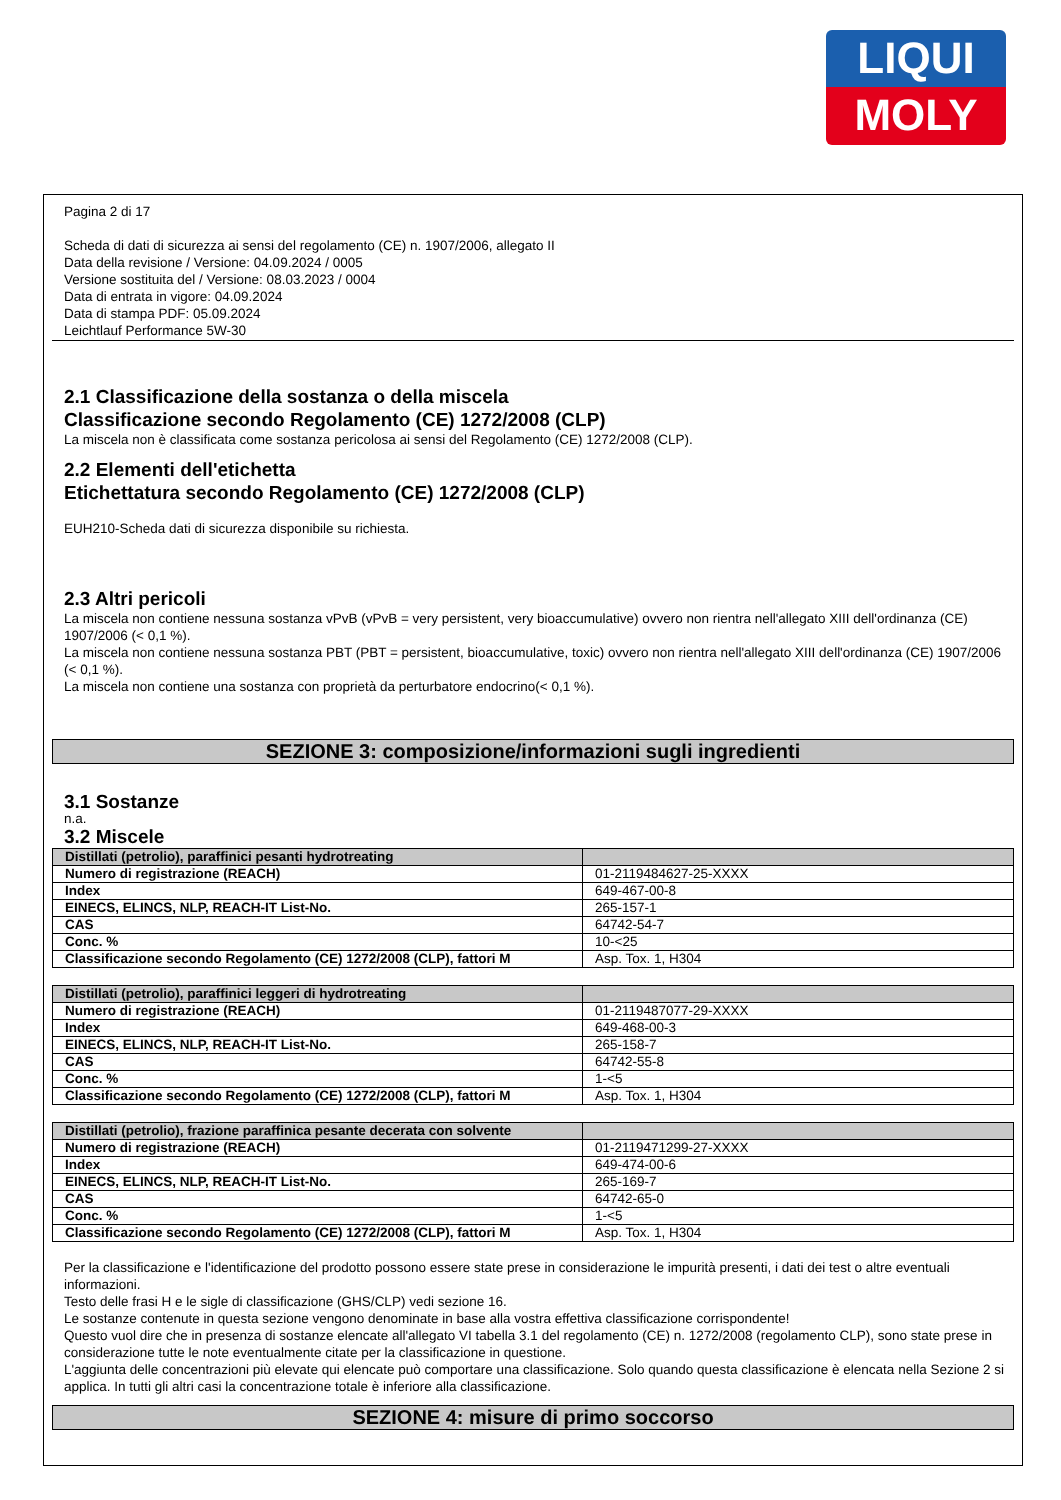LIQUI
MOLY
Pagina 2 di 17
Scheda di dati di sicurezza ai sensi del regolamento (CE) n. 1907/2006, allegato II
Data della revisione / Versione: 04.09.2024 / 0005
Versione sostituita del / Versione: 08.03.2023 / 0004
Data di entrata in vigore: 04.09.2024
Data di stampa PDF: 05.09.2024
Leichtlauf Performance 5W-30
2.1 Classificazione della sostanza o della miscela
Classificazione secondo Regolamento (CE) 1272/2008 (CLP)
La miscela non è classificata come sostanza pericolosa ai sensi del Regolamento (CE) 1272/2008 (CLP).
2.2 Elementi dell'etichetta
Etichettatura secondo Regolamento (CE) 1272/2008 (CLP)
EUH210-Scheda dati di sicurezza disponibile su richiesta.
2.3 Altri pericoli
La miscela non contiene nessuna sostanza vPvB (vPvB = very persistent, very bioaccumulative) ovvero non rientra nell'allegato XIII dell'ordinanza (CE) 1907/2006 (< 0,1 %).
La miscela non contiene nessuna sostanza PBT (PBT = persistent, bioaccumulative, toxic) ovvero non rientra nell'allegato XIII dell'ordinanza (CE) 1907/2006 (< 0,1 %).
La miscela non contiene una sostanza con proprietà da perturbatore endocrino(< 0,1 %).
SEZIONE 3: composizione/informazioni sugli ingredienti
3.1 Sostanze
n.a.
3.2 Miscele
| Distillati (petrolio), paraffinici pesanti hydrotreating | |
| Numero di registrazione (REACH) | 01-2119484627-25-XXXX |
| Index | 649-467-00-8 |
| EINECS, ELINCS, NLP, REACH-IT List-No. | 265-157-1 |
| CAS | 64742-54-7 |
| Conc. % | 10-<25 |
| Classificazione secondo Regolamento (CE) 1272/2008 (CLP), fattori M | Asp. Tox. 1, H304 |
| Distillati (petrolio), paraffinici leggeri di hydrotreating | |
| Numero di registrazione (REACH) | 01-2119487077-29-XXXX |
| Index | 649-468-00-3 |
| EINECS, ELINCS, NLP, REACH-IT List-No. | 265-158-7 |
| CAS | 64742-55-8 |
| Conc. % | 1-<5 |
| Classificazione secondo Regolamento (CE) 1272/2008 (CLP), fattori M | Asp. Tox. 1, H304 |
| Distillati (petrolio), frazione paraffinica pesante decerata con solvente | |
| Numero di registrazione (REACH) | 01-2119471299-27-XXXX |
| Index | 649-474-00-6 |
| EINECS, ELINCS, NLP, REACH-IT List-No. | 265-169-7 |
| CAS | 64742-65-0 |
| Conc. % | 1-<5 |
| Classificazione secondo Regolamento (CE) 1272/2008 (CLP), fattori M | Asp. Tox. 1, H304 |
Per la classificazione e l'identificazione del prodotto possono essere state prese in considerazione le impurità presenti, i dati dei test o altre eventuali informazioni.
Testo delle frasi H e le sigle di classificazione (GHS/CLP) vedi sezione 16.
Le sostanze contenute in questa sezione vengono denominate in base alla vostra effettiva classificazione corrispondente!
Questo vuol dire che in presenza di sostanze elencate all'allegato VI tabella 3.1 del regolamento (CE) n. 1272/2008 (regolamento CLP), sono state prese in considerazione tutte le note eventualmente citate per la classificazione in questione.
L'aggiunta delle concentrazioni più elevate qui elencate può comportare una classificazione. Solo quando questa classificazione è elencata nella Sezione 2 si applica. In tutti gli altri casi la concentrazione totale è inferiore alla classificazione.
SEZIONE 4: misure di primo soccorso